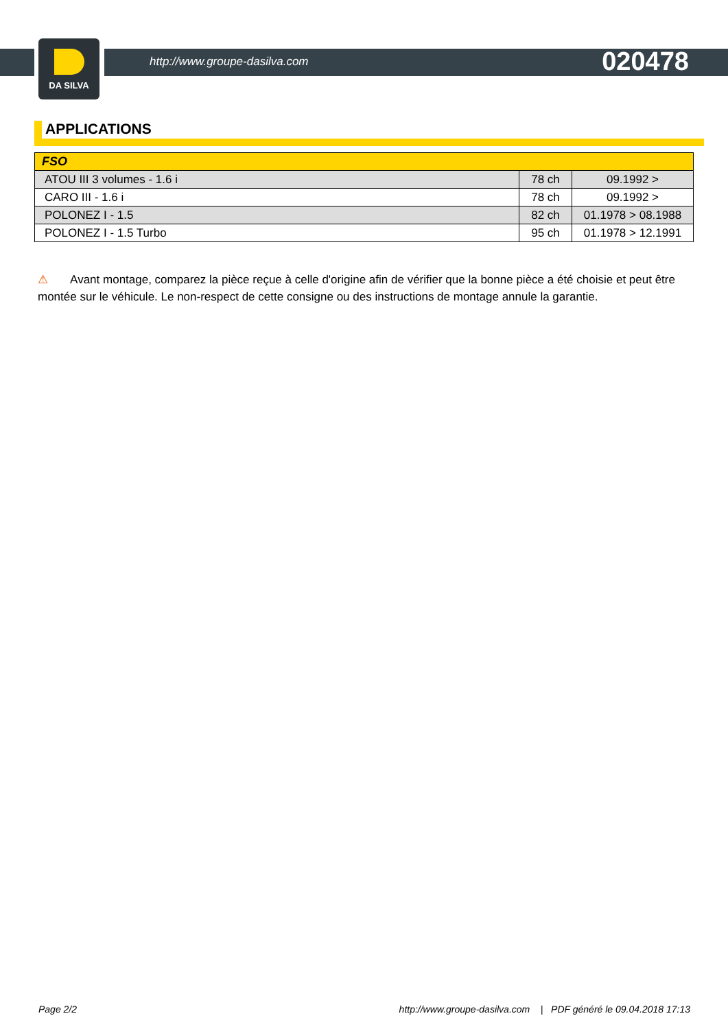DA SILVA
http://www.groupe-dasilva.com 020478
APPLICATIONS
| FSO | | |
| --- | --- | --- |
| ATOU III 3 volumes - 1.6 i | 78 ch | 09.1992 > |
| CARO III - 1.6 i | 78 ch | 09.1992 > |
| POLONEZ I - 1.5 | 82 ch | 01.1978 > 08.1988 |
| POLONEZ I - 1.5 Turbo | 95 ch | 01.1978 > 12.1991 |
⚠ Avant montage, comparez la pièce reçue à celle d'origine afin de vérifier que la bonne pièce a été choisie et peut être montée sur le véhicule. Le non-respect de cette consigne ou des instructions de montage annule la garantie.
Page 2/2 http://www.groupe-dasilva.com | PDF généré le 09.04.2018 17:13